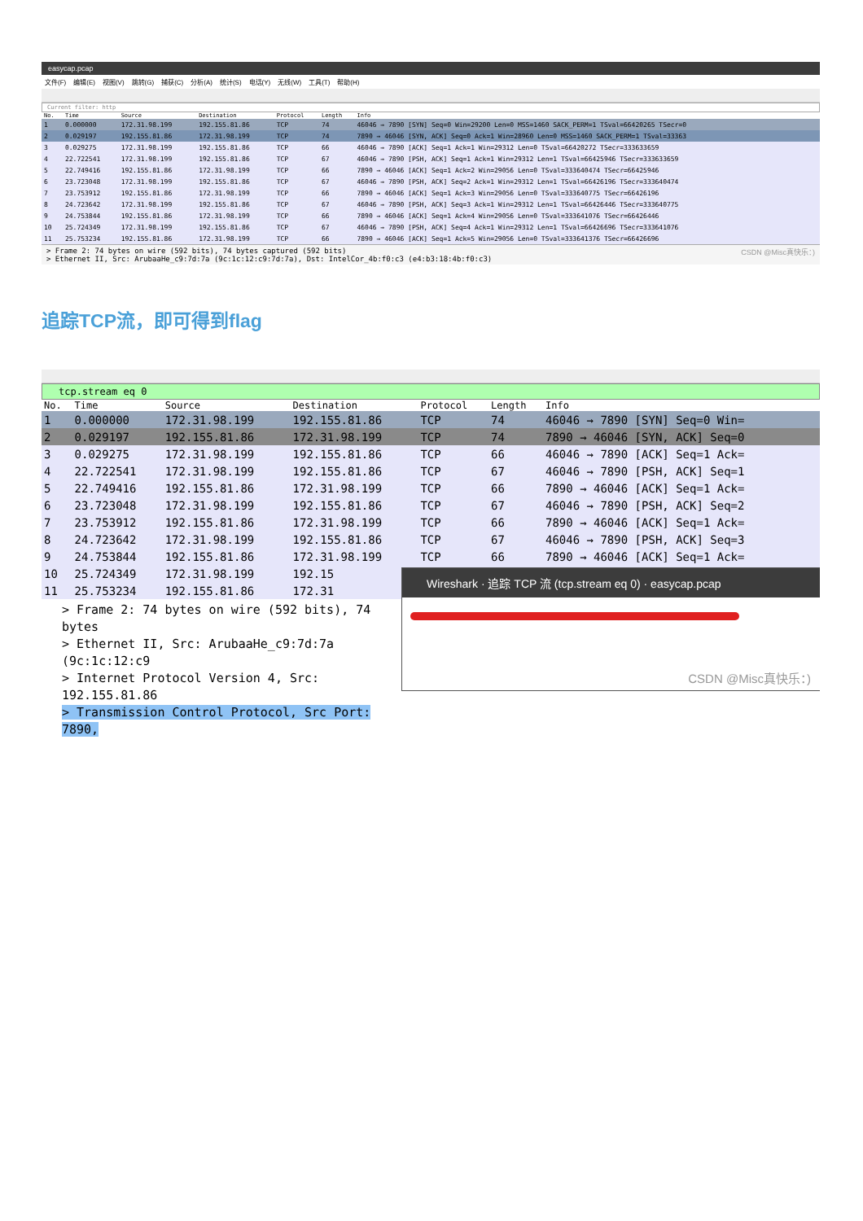easycap.pcap
文件(F) 编辑(E) 视图(V) 跳转(G) 捕获(C) 分析(A) 统计(S) 电话(Y) 无线(W) 工具(T) 帮助(H)
Current filter: http
| No. | Time | Source | Destination | Protocol | Length | Info |
| --- | --- | --- | --- | --- | --- | --- |
| 1 | 0.000000 | 172.31.98.199 | 192.155.81.86 | TCP | 74 | 46046 → 7890 [SYN] Seq=0 Win=29200 Len=0 MSS=1460 SACK_PERM=1 TSval=66420265 TSecr=0 |
| 2 | 0.029197 | 192.155.81.86 | 172.31.98.199 | TCP | 74 | 7890 → 46046 [SYN, ACK] Seq=0 Ack=1 Win=28960 Len=0 MSS=1460 SACK_PERM=1 TSval=33363 |
| 3 | 0.029275 | 172.31.98.199 | 192.155.81.86 | TCP | 66 | 46046 → 7890 [ACK] Seq=1 Ack=1 Win=29312 Len=0 TSval=66420272 TSecr=333633659 |
| 4 | 22.722541 | 172.31.98.199 | 192.155.81.86 | TCP | 67 | 46046 → 7890 [PSH, ACK] Seq=1 Ack=1 Win=29312 Len=1 TSval=66425946 TSecr=333633659 |
| 5 | 22.749416 | 192.155.81.86 | 172.31.98.199 | TCP | 66 | 7890 → 46046 [ACK] Seq=1 Ack=2 Win=29056 Len=0 TSval=333640474 TSecr=66425946 |
| 6 | 23.723048 | 172.31.98.199 | 192.155.81.86 | TCP | 67 | 46046 → 7890 [PSH, ACK] Seq=2 Ack=1 Win=29312 Len=1 TSval=66426196 TSecr=333640474 |
| 7 | 23.753912 | 192.155.81.86 | 172.31.98.199 | TCP | 66 | 7890 → 46046 [ACK] Seq=1 Ack=3 Win=29056 Len=0 TSval=333640775 TSecr=66426196 |
| 8 | 24.723642 | 172.31.98.199 | 192.155.81.86 | TCP | 67 | 46046 → 7890 [PSH, ACK] Seq=3 Ack=1 Win=29312 Len=1 TSval=66426446 TSecr=333640775 |
| 9 | 24.753844 | 192.155.81.86 | 172.31.98.199 | TCP | 66 | 7890 → 46046 [ACK] Seq=1 Ack=4 Win=29056 Len=0 TSval=333641076 TSecr=66426446 |
| 10 | 25.724349 | 172.31.98.199 | 192.155.81.86 | TCP | 67 | 46046 → 7890 [PSH, ACK] Seq=4 Ack=1 Win=29312 Len=1 TSval=66426696 TSecr=333641076 |
| 11 | 25.753234 | 192.155.81.86 | 172.31.98.199 | TCP | 66 | 7890 → 46046 [ACK] Seq=1 Ack=5 Win=29056 Len=0 TSval=333641376 TSecr=66426696 |
> Frame 2: 74 bytes on wire (592 bits), 74 bytes captured (592 bits) CSDN @Misc真快乐：)
> Ethernet II, Src: ArubaaHe_c9:7d:7a (9c:1c:12:c9:7d:7a), Dst: IntelCor_4b:f0:c3 (e4:b3:18:4b:f0:c3)
追踪TCP流，即可得到flag
tcp.stream eq 0
| No. | Time | Source | Destination | Protocol | Length | Info |
| --- | --- | --- | --- | --- | --- | --- |
| 1 | 0.000000 | 172.31.98.199 | 192.155.81.86 | TCP | 74 | 46046 → 7890 [SYN] Seq=0 Win= |
| 2 | 0.029197 | 192.155.81.86 | 172.31.98.199 | TCP | 74 | 7890 → 46046 [SYN, ACK] Seq=0 |
| 3 | 0.029275 | 172.31.98.199 | 192.155.81.86 | TCP | 66 | 46046 → 7890 [ACK] Seq=1 Ack= |
| 4 | 22.722541 | 172.31.98.199 | 192.155.81.86 | TCP | 67 | 46046 → 7890 [PSH, ACK] Seq=1 |
| 5 | 22.749416 | 192.155.81.86 | 172.31.98.199 | TCP | 66 | 7890 → 46046 [ACK] Seq=1 Ack= |
| 6 | 23.723048 | 172.31.98.199 | 192.155.81.86 | TCP | 67 | 46046 → 7890 [PSH, ACK] Seq=2 |
| 7 | 23.753912 | 192.155.81.86 | 172.31.98.199 | TCP | 66 | 7890 → 46046 [ACK] Seq=1 Ack= |
| 8 | 24.723642 | 172.31.98.199 | 192.155.81.86 | TCP | 67 | 46046 → 7890 [PSH, ACK] Seq=3 |
| 9 | 24.753844 | 192.155.81.86 | 172.31.98.199 | TCP | 66 | 7890 → 46046 [ACK] Seq=1 Ack= |
| 10 | 25.724349 | 172.31.98.199 | 192.15 | | | |
| 11 | 25.753234 | 192.155.81.86 | 172.31 | | | |
> Frame 2: 74 bytes on wire (592 bits), 74 bytes
> Ethernet II, Src: ArubaaHe_c9:7d:7a (9c:1c:12:c9
> Internet Protocol Version 4, Src: 192.155.81.86
> Transmission Control Protocol, Src Port: 7890,
Wireshark · 追踪 TCP 流 (tcp.stream eq 0) · easycap.pcap
CSDN @Misc真快乐：)